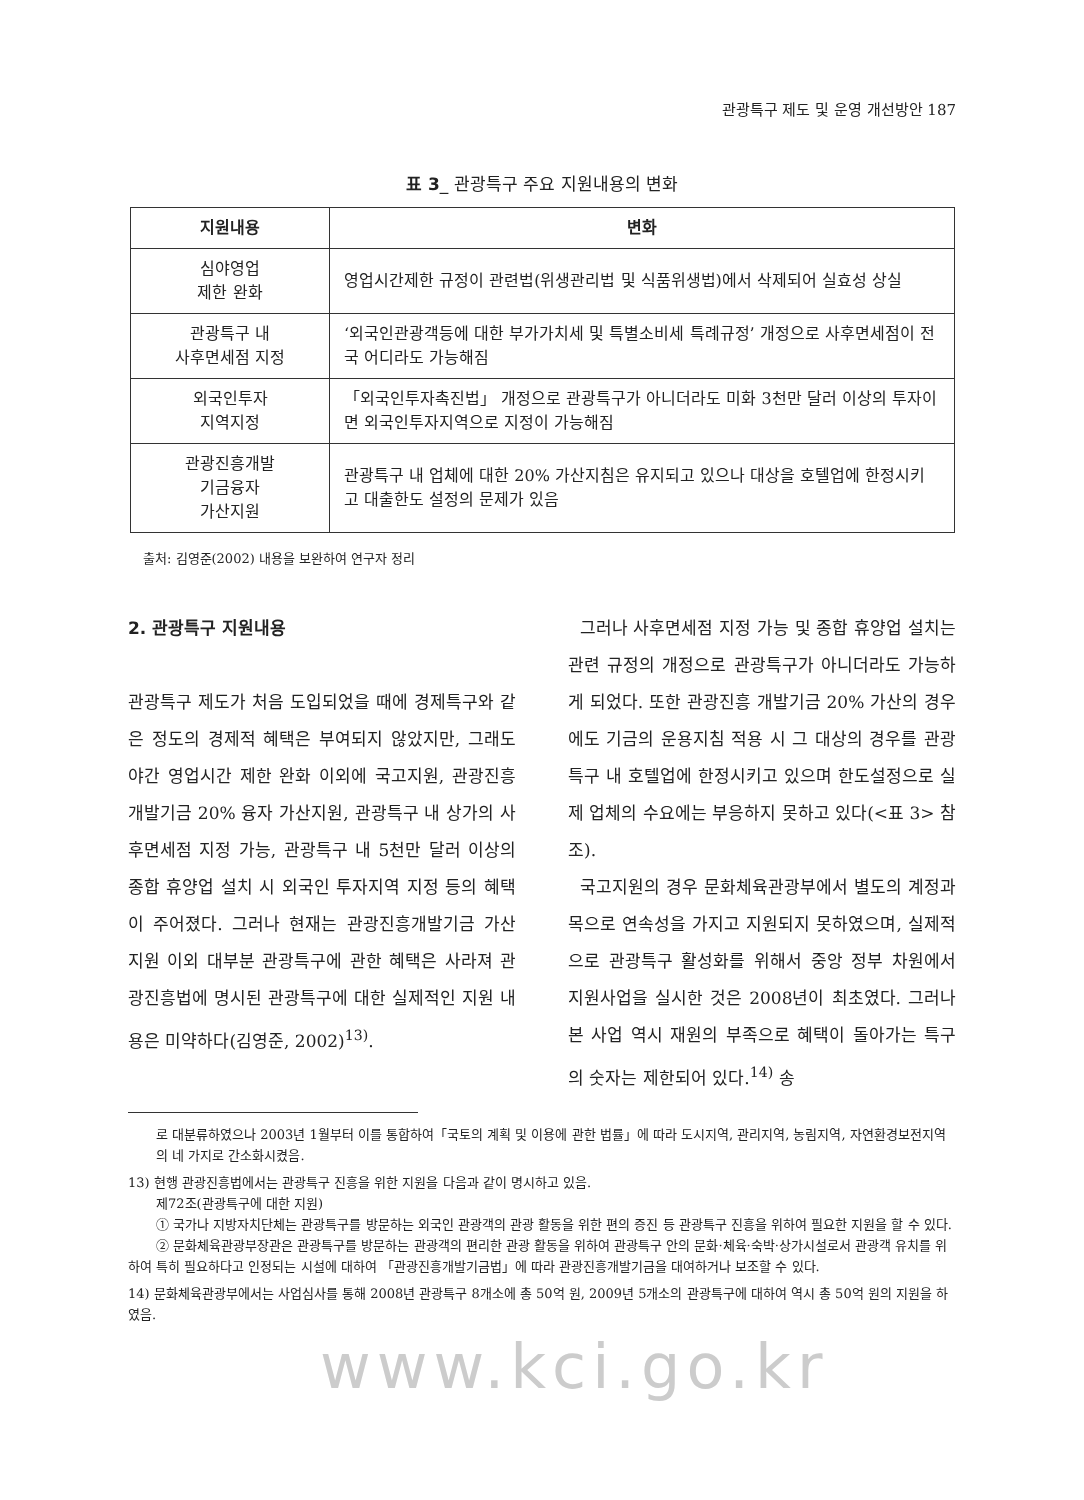관광특구 제도 및 운영 개선방안 187
표 3_ 관광특구 주요 지원내용의 변화
| 지원내용 | 변화 |
| --- | --- |
| 심야영업 제한 완화 | 영업시간제한 규정이 관련법(위생관리법 및 식품위생법)에서 삭제되어 실효성 상실 |
| 관광특구 내 사후면세점 지정 | ‘외국인관광객등에 대한 부가가치세 및 특별소비세 특례규정’ 개정으로 사후면세점이 전국 어디라도 가능해짐 |
| 외국인투자 지역지정 | 「외국인투자촉진법」 개정으로 관광특구가 아니더라도 미화 3천만 달러 이상의 투자이면 외국인투자지역으로 지정이 가능해짐 |
| 관광진흥개발 기금융자 가산지원 | 관광특구 내 업체에 대한 20% 가산지침은 유지되고 있으나 대상을 호텔업에 한정시키고 대출한도 설정의 문제가 있음 |
출처: 김영준(2002) 내용을 보완하여 연구자 정리
2. 관광특구 지원내용
관광특구 제도가 처음 도입되었을 때에 경제특구와 같은 정도의 경제적 혜택은 부여되지 않았지만, 그래도 야간 영업시간 제한 완화 이외에 국고지원, 관광진흥개발기금 20% 융자 가산지원, 관광특구 내 상가의 사후면세점 지정 가능, 관광특구 내 5천만 달러 이상의 종합 휴양업 설치 시 외국인 투자지역 지정 등의 혜택이 주어졌다. 그러나 현재는 관광진흥개발기금 가산 지원 이외 대부분 관광특구에 관한 혜택은 사라져 관광진흥법에 명시된 관광특구에 대한 실제적인 지원 내용은 미약하다(김영준, 2002)<sup>13)</sup>.
그러나 사후면세점 지정 가능 및 종합 휴양업 설치는 관련 규정의 개정으로 관광특구가 아니더라도 가능하게 되었다. 또한 관광진흥 개발기금 20% 가산의 경우에도 기금의 운용지침 적용 시 그 대상의 경우를 관광특구 내 호텔업에 한정시키고 있으며 한도설정으로 실제 업체의 수요에는 부응하지 못하고 있다(<표 3> 참조).
국고지원의 경우 문화체육관광부에서 별도의 계정과목으로 연속성을 가지고 지원되지 못하였으며, 실제적으로 관광특구 활성화를 위해서 중앙 정부 차원에서 지원사업을 실시한 것은 2008년이 최초였다. 그러나 본 사업 역시 재원의 부족으로 혜택이 돌아가는 특구의 숫자는 제한되어 있다.<sup>14)</sup> 송
로 대분류하였으나 2003년 1월부터 이를 통합하여「국토의 계획 및 이용에 관한 법률」에 따라 도시지역, 관리지역, 농림지역, 자연환경보전지역의 네 가지로 간소화시켰음.
13) 현행 관광진흥법에서는 관광특구 진흥을 위한 지원을 다음과 같이 명시하고 있음.
제72조(관광특구에 대한 지원)
① 국가나 지방자치단체는 관광특구를 방문하는 외국인 관광객의 관광 활동을 위한 편의 증진 등 관광특구 진흥을 위하여 필요한 지원을 할 수 있다.
② 문화체육관광부장관은 관광특구를 방문하는 관광객의 편리한 관광 활동을 위하여 관광특구 안의 문화·체육·숙박·상가시설로서 관광객 유치를 위하여 특히 필요하다고 인정되는 시설에 대하여 「관광진흥개발기금법」에 따라 관광진흥개발기금을 대여하거나 보조할 수 있다.
14) 문화체육관광부에서는 사업심사를 통해 2008년 관광특구 8개소에 총 50억 원, 2009년 5개소의 관광특구에 대하여 역시 총 50억 원의 지원을 하였음.
www.kci.go.kr